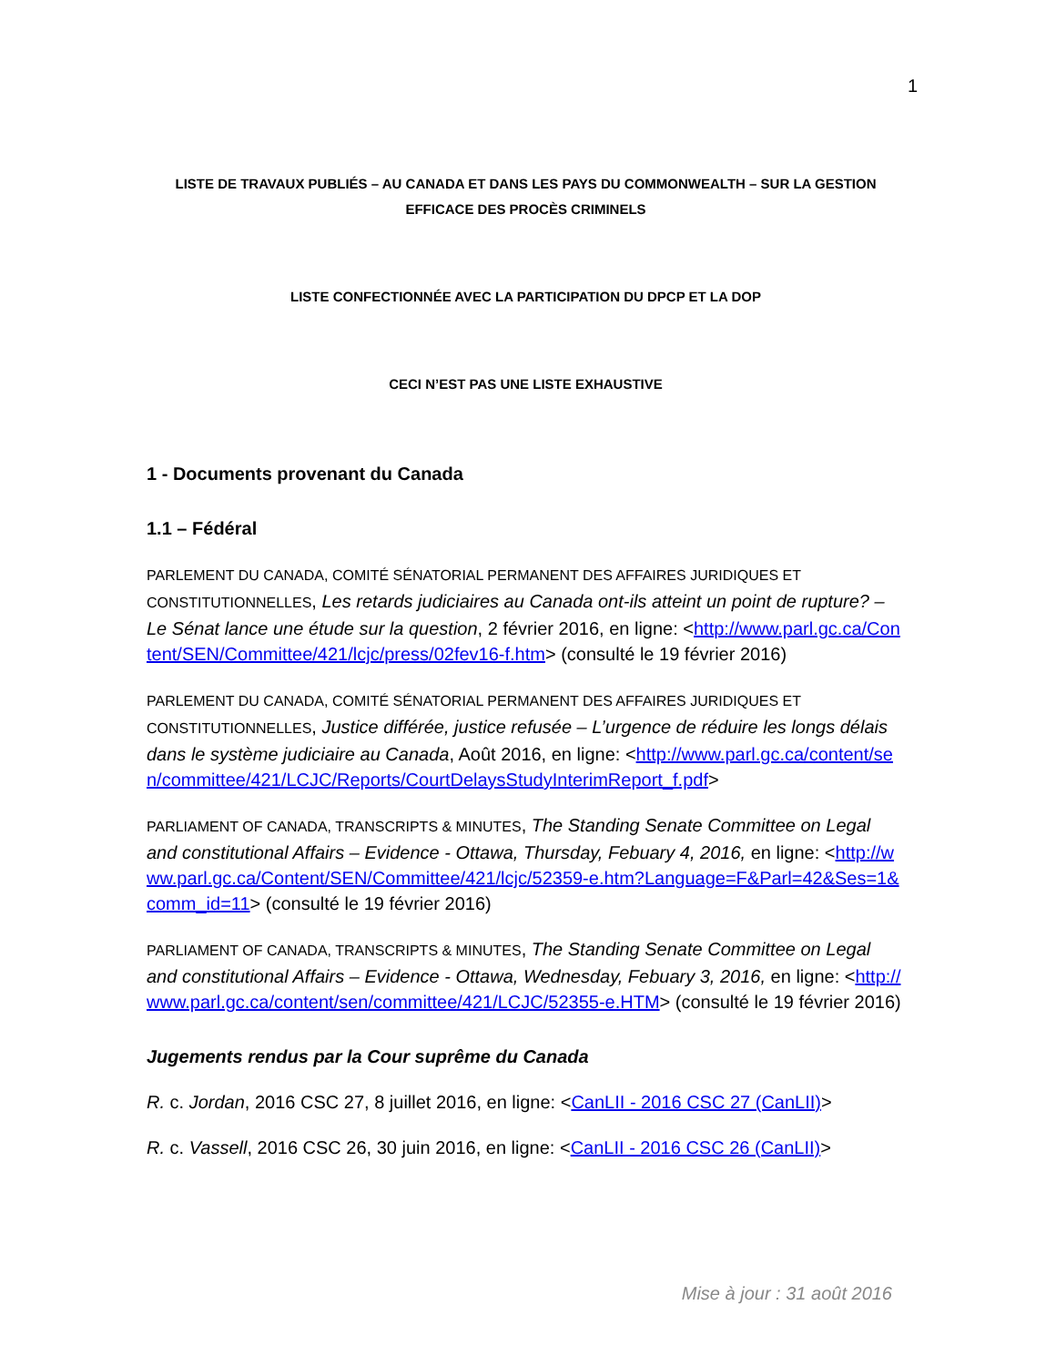1
LISTE DE TRAVAUX PUBLIÉS – AU CANADA ET DANS LES PAYS DU COMMONWEALTH – SUR LA GESTION
EFFICACE DES PROCÈS CRIMINELS
LISTE CONFECTIONNÉE AVEC LA PARTICIPATION DU DPCP ET LA DOP
CECI N’EST PAS UNE LISTE EXHAUSTIVE
1 - Documents provenant du Canada
1.1 – Fédéral
PARLEMENT DU CANADA, COMITÉ SÉNATORIAL PERMANENT DES AFFAIRES JURIDIQUES ET CONSTITUTIONNELLES, Les retards judiciaires au Canada ont-ils atteint un point de rupture? – Le Sénat lance une étude sur la question, 2 février 2016, en ligne: <http://www.parl.gc.ca/Content/SEN/Committee/421/lcjc/press/02fev16-f.htm> (consulté le 19 février 2016)
PARLEMENT DU CANADA, COMITÉ SÉNATORIAL PERMANENT DES AFFAIRES JURIDIQUES ET CONSTITUTIONNELLES, Justice différée, justice refusée – L’urgence de réduire les longs délais dans le système judiciaire au Canada, Août 2016, en ligne: <http://www.parl.gc.ca/content/sen/committee/421/LCJC/Reports/CourtDelaysStudyInterimReport_f.pdf>
PARLIAMENT OF CANADA, TRANSCRIPTS & MINUTES, The Standing Senate Committee on Legal and constitutional Affairs – Evidence - Ottawa, Thursday, Febuary 4, 2016, en ligne: <http://www.parl.gc.ca/Content/SEN/Committee/421/lcjc/52359-e.htm?Language=F&Parl=42&Ses=1&comm_id=11> (consulté le 19 février 2016)
PARLIAMENT OF CANADA, TRANSCRIPTS & MINUTES, The Standing Senate Committee on Legal and constitutional Affairs – Evidence - Ottawa, Wednesday, Febuary 3, 2016, en ligne: <http://www.parl.gc.ca/content/sen/committee/421/LCJC/52355-e.HTM> (consulté le 19 février 2016)
Jugements rendus par la Cour suprême du Canada
R. c. Jordan, 2016 CSC 27, 8 juillet 2016, en ligne: <CanLII - 2016 CSC 27 (CanLII)>
R. c. Vassell, 2016 CSC 26, 30 juin 2016, en ligne: <CanLII - 2016 CSC 26 (CanLII)>
Mise à jour : 31 août 2016